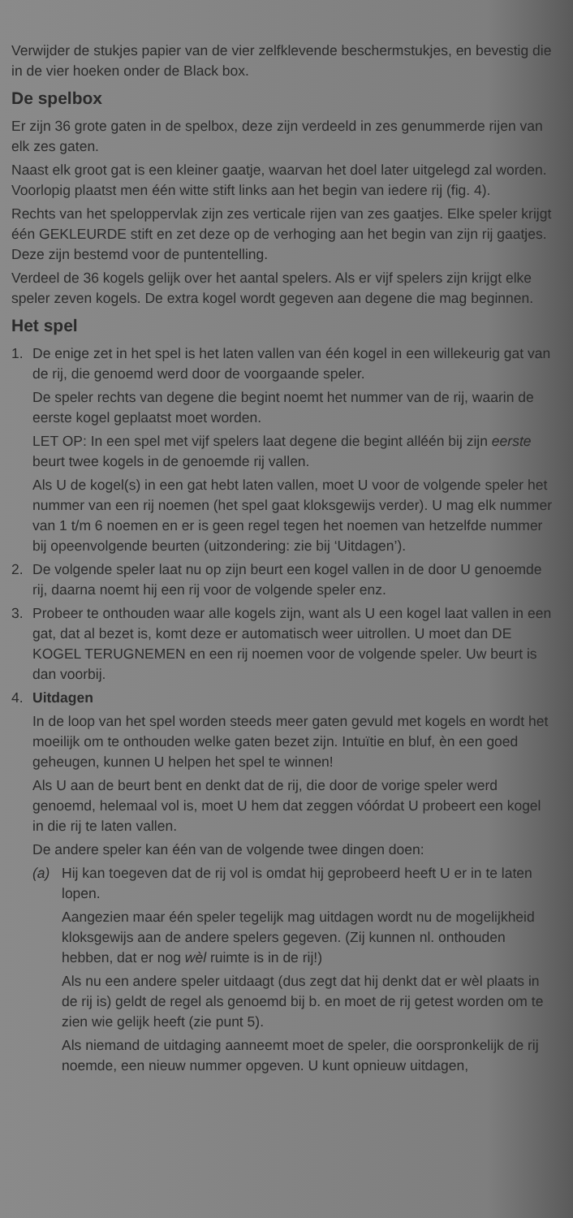Verwijder de stukjes papier van de vier zelfklevende beschermstukjes, en bevestig die in de vier hoeken onder de Black box.
De spelbox
Er zijn 36 grote gaten in de spelbox, deze zijn verdeeld in zes genummerde rijen van elk zes gaten.
Naast elk groot gat is een kleiner gaatje, waarvan het doel later uitgelegd zal worden. Voorlopig plaatst men één witte stift links aan het begin van iedere rij (fig. 4).
Rechts van het speloppervlak zijn zes verticale rijen van zes gaatjes. Elke speler krijgt één GEKLEURDE stift en zet deze op de verhoging aan het begin van zijn rij gaatjes. Deze zijn bestemd voor de puntentelling.
Verdeel de 36 kogels gelijk over het aantal spelers. Als er vijf spelers zijn krijgt elke speler zeven kogels. De extra kogel wordt gegeven aan degene die mag beginnen.
Het spel
1. De enige zet in het spel is het laten vallen van één kogel in een willekeurig gat van de rij, die genoemd werd door de voorgaande speler.
De speler rechts van degene die begint noemt het nummer van de rij, waarin de eerste kogel geplaatst moet worden.
LET OP: In een spel met vijf spelers laat degene die begint alléén bij zijn eerste beurt twee kogels in de genoemde rij vallen.
Als U de kogel(s) in een gat hebt laten vallen, moet U voor de volgende speler het nummer van een rij noemen (het spel gaat kloksgewijs verder). U mag elk nummer van 1 t/m 6 noemen en er is geen regel tegen het noemen van hetzelfde nummer bij opeenvolgende beurten (uitzondering: zie bij ‘Uitdagen’).
2. De volgende speler laat nu op zijn beurt een kogel vallen in de door U genoemde rij, daarna noemt hij een rij voor de volgende speler enz.
3. Probeer te onthouden waar alle kogels zijn, want als U een kogel laat vallen in een gat, dat al bezet is, komt deze er automatisch weer uitrollen. U moet dan DE KOGEL TERUGNEMEN en een rij noemen voor de volgende speler. Uw beurt is dan voorbij.
4. Uitdagen
In de loop van het spel worden steeds meer gaten gevuld met kogels en wordt het moeilijk om te onthouden welke gaten bezet zijn. Intuïtie en bluf, èn een goed geheugen, kunnen U helpen het spel te winnen!
Als U aan de beurt bent en denkt dat de rij, die door de vorige speler werd genoemd, helemaal vol is, moet U hem dat zeggen vóórdat U probeert een kogel in die rij te laten vallen.
De andere speler kan één van de volgende twee dingen doen:
(a) Hij kan toegeven dat de rij vol is omdat hij geprobeerd heeft U er in te laten lopen.
Aangezien maar één speler tegelijk mag uitdagen wordt nu de mogelijkheid kloksgewijs aan de andere spelers gegeven. (Zij kunnen nl. onthouden hebben, dat er nog wèl ruimte is in de rij!)
Als nu een andere speler uitdaagt (dus zegt dat hij denkt dat er wèl plaats in de rij is) geldt de regel als genoemd bij b. en moet de rij getest worden om te zien wie gelijk heeft (zie punt 5).
Als niemand de uitdaging aanneemt moet de speler, die oorspronkelijk de rij noemde, een nieuw nummer opgeven. U kunt opnieuw uitdagen,